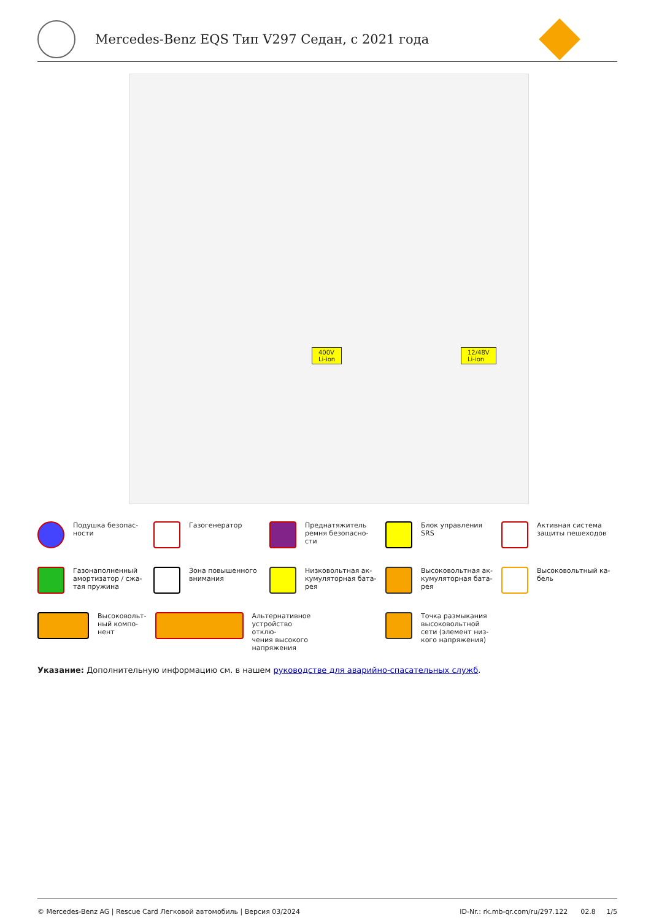Mercedes-Benz EQS Тип V297 Седан, с 2021 года
400V
Li-ion
12/48V
Li-ion
Подушка безопас-
ности
Газогенератор
Преднатяжитель
ремня безопасно-
сти
Блок управления
SRS
Активная система
защиты пешеходов
Газонаполненный
амортизатор / сжа-
тая пружина
Зона повышенного
внимания
Низковольтная ак-
кумуляторная бата-
рея
Высоковольтная ак-
кумуляторная бата-
рея
Высоковольтный ка-
бель
Высоковольт-
ный компо-
нент
Альтернативное устройство отклю-
чения высокого напряжения
Точка размыкания
высоковольтной
сети (элемент низ-
кого напряжения)
Указание: Дополнительную информацию см. в нашем руководстве для аварийно-спасательных служб.
© Mercedes-Benz AG | Rescue Card Легковой автомобиль | Версия 03/2024 ID-Nr.: rk.mb-qr.com/ru/297.122 02.8 1/5